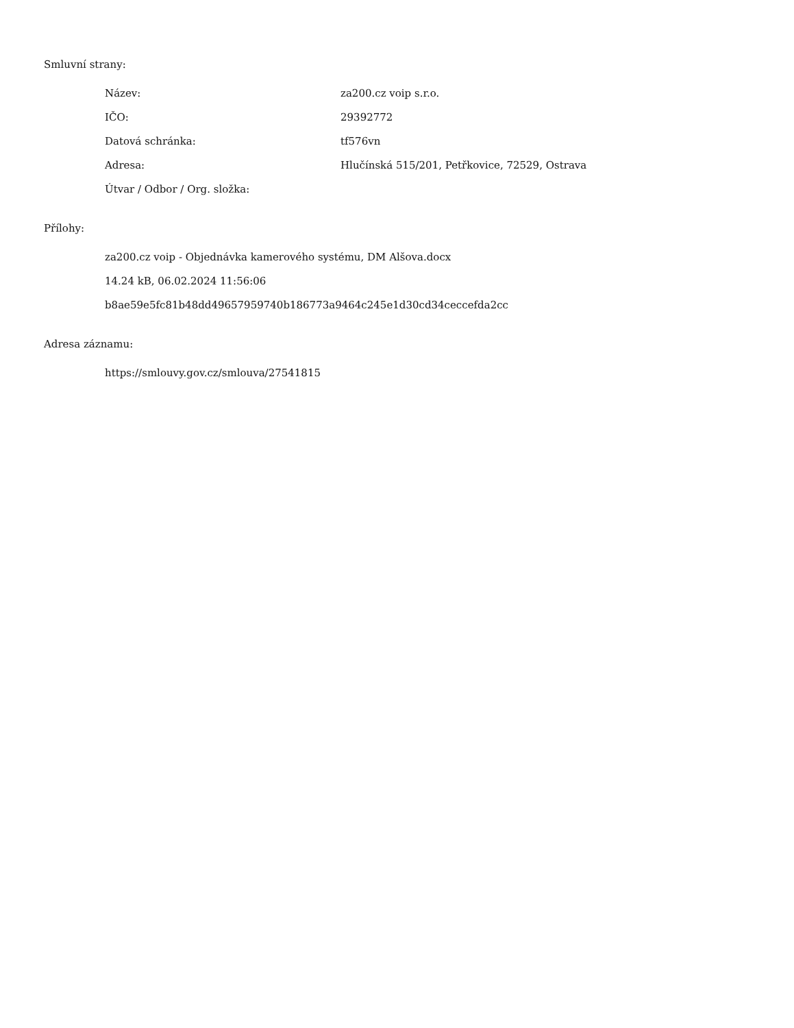Smluvní strany:
| Název: | za200.cz voip s.r.o. |
| IČO: | 29392772 |
| Datová schránka: | tf576vn |
| Adresa: | Hlučínská 515/201, Petřkovice, 72529, Ostrava |
| Útvar / Odbor / Org. složka: | |
Přílohy:
za200.cz voip - Objednávka kamerového systému, DM Alšova.docx
14.24 kB, 06.02.2024 11:56:06
b8ae59e5fc81b48dd49657959740b186773a9464c245e1d30cd34ceccefda2cc
Adresa záznamu:
https://smlouvy.gov.cz/smlouva/27541815